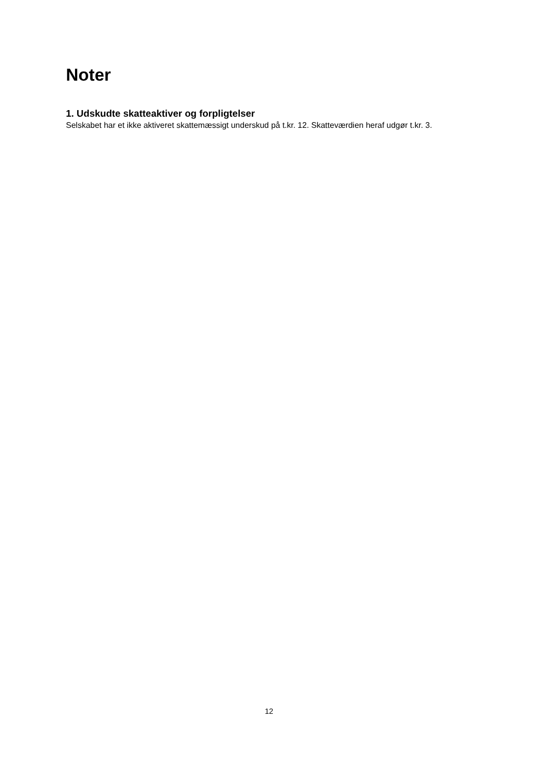Noter
1. Udskudte skatteaktiver og forpligtelser
Selskabet har et ikke aktiveret skattemæssigt underskud på t.kr. 12. Skatteværdien heraf udgør t.kr. 3.
12